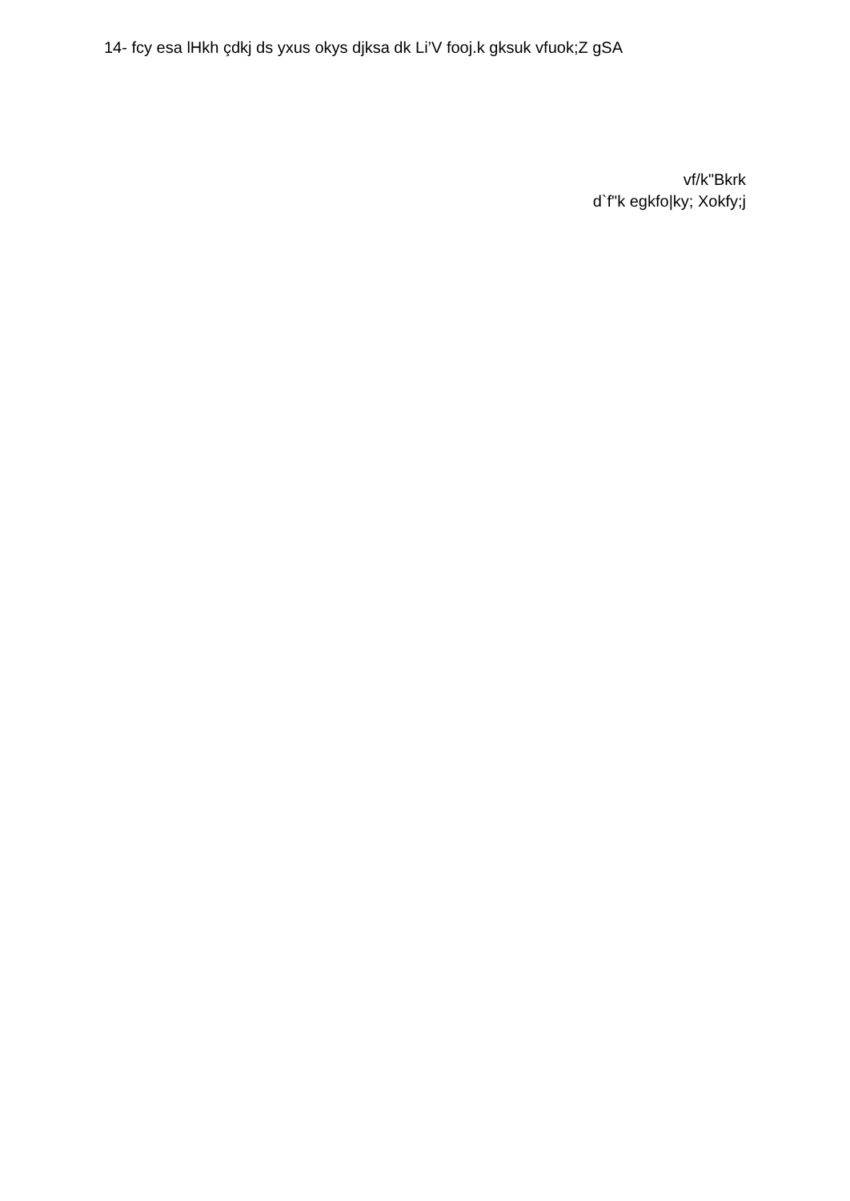14- fcy esa lHkh çdkj ds yxus okys djksa dk Li’V fooj.k gksuk vfuok;Z gSA
vf/k"Bkrk
d`f"k egkfo|ky; Xokfy;j